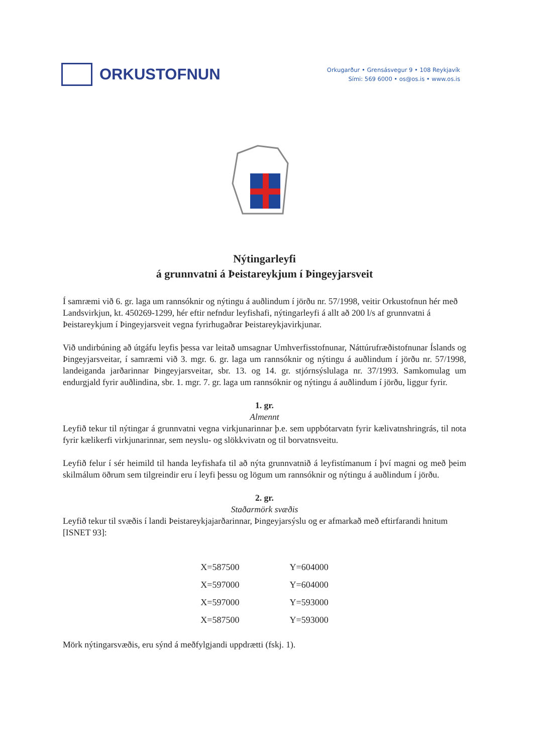ORKUSTOFNUN
Orkugarður • Grensásvegur 9 • 108 Reykjavík
Sími: 569 6000 • os@os.is • www.os.is
Nýtingarleyfi
á grunnvatni á Þeistareykjum í Þingeyjarsveit
Í samræmi við 6. gr. laga um rannsóknir og nýtingu á auðlindum í jörðu nr. 57/1998, veitir Orkustofnun hér með Landsvirkjun, kt. 450269-1299, hér eftir nefndur leyfishafi, nýtingarleyfi á allt að 200 l/s af grunnvatni á Þeistareykjum í Þingeyjarsveit vegna fyrirhugaðrar Þeistareykjavirkjunar.
Við undirbúning að útgáfu leyfis þessa var leitað umsagnar Umhverfisstofnunar, Náttúrufræðistofnunar Íslands og Þingeyjarsveitar, í samræmi við 3. mgr. 6. gr. laga um rannsóknir og nýtingu á auðlindum í jörðu nr. 57/1998, landeiganda jarðarinnar Þingeyjarsveitar, sbr. 13. og 14. gr. stjórnsýslulaga nr. 37/1993. Samkomulag um endurgjald fyrir auðlindina, sbr. 1. mgr. 7. gr. laga um rannsóknir og nýtingu á auðlindum í jörðu, liggur fyrir.
1. gr.
Almennt
Leyfið tekur til nýtingar á grunnvatni vegna virkjunarinnar þ.e. sem uppbótarvatn fyrir kælivatnshringrás, til nota fyrir kælikerfi virkjunarinnar, sem neyslu- og slökkvivatn og til borvatnsveitu.
Leyfið felur í sér heimild til handa leyfishafa til að nýta grunnvatnið á leyfistímanum í því magni og með þeim skilmálum öðrum sem tilgreindir eru í leyfi þessu og lögum um rannsóknir og nýtingu á auðlindum í jörðu.
2. gr.
Staðarmörk svæðis
Leyfið tekur til svæðis í landi Þeistareykjajarðarinnar, Þingeyjarsýslu og er afmarkað með eftirfarandi hnitum [ISNET 93]:
| X=587500 | Y=604000 |
| X=597000 | Y=604000 |
| X=597000 | Y=593000 |
| X=587500 | Y=593000 |
Mörk nýtingarsvæðis, eru sýnd á meðfylgjandi uppdrætti (fskj. 1).